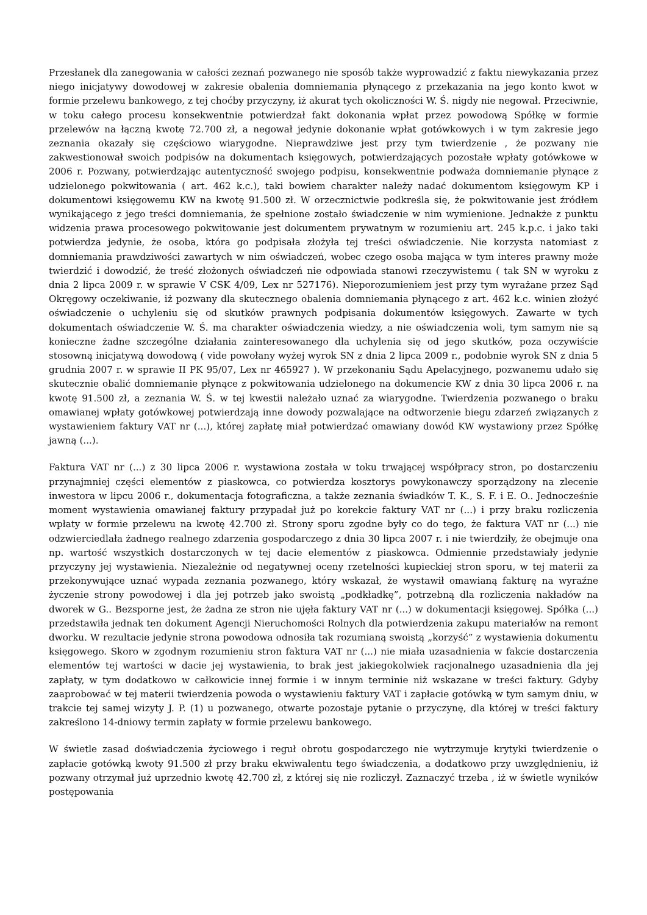Przesłanek dla zanegowania w całości zeznań pozwanego nie sposób także wyprowadzić z faktu niewykazania przez niego inicjatywy dowodowej w zakresie obalenia domniemania płynącego z przekazania na jego konto kwot w formie przelewu bankowego, z tej choćby przyczyny, iż akurat tych okoliczności W. Ś. nigdy nie negował. Przeciwnie, w toku całego procesu konsekwentnie potwierdzał fakt dokonania wpłat przez powodową Spółkę w formie przelewów na łączną kwotę 72.700 zł, a negował jedynie dokonanie wpłat gotówkowych i w tym zakresie jego zeznania okazały się częściowo wiarygodne. Nieprawdziwe jest przy tym twierdzenie , że pozwany nie zakwestionował swoich podpisów na dokumentach księgowych, potwierdzających pozostałe wpłaty gotówkowe w 2006 r. Pozwany, potwierdzając autentyczność swojego podpisu, konsekwentnie podważa domniemanie płynące z udzielonego pokwitowania ( art. 462 k.c.), taki bowiem charakter należy nadać dokumentom księgowym KP i dokumentowi księgowemu KW na kwotę 91.500 zł. W orzecznictwie podkreśla się, że pokwitowanie jest źródłem wynikającego z jego treści domniemania, że spełnione zostało świadczenie w nim wymienione. Jednakże z punktu widzenia prawa procesowego pokwitowanie jest dokumentem prywatnym w rozumieniu art. 245 k.p.c. i jako taki potwierdza jedynie, że osoba, która go podpisała złożyła tej treści oświadczenie. Nie korzysta natomiast z domniemania prawdziwości zawartych w nim oświadczeń, wobec czego osoba mająca w tym interes prawny może twierdzić i dowodzić, że treść złożonych oświadczeń nie odpowiada stanowi rzeczywistemu ( tak SN w wyroku z dnia 2 lipca 2009 r. w sprawie V CSK 4/09, Lex nr 527176). Nieporozumieniem jest przy tym wyrażane przez Sąd Okręgowy oczekiwanie, iż pozwany dla skutecznego obalenia domniemania płynącego z art. 462 k.c. winien złożyć oświadczenie o uchyleniu się od skutków prawnych podpisania dokumentów księgowych. Zawarte w tych dokumentach oświadczenie W. Ś. ma charakter oświadczenia wiedzy, a nie oświadczenia woli, tym samym nie są konieczne żadne szczególne działania zainteresowanego dla uchylenia się od jego skutków, poza oczywiście stosowną inicjatywą dowodową ( vide powołany wyżej wyrok SN z dnia 2 lipca 2009 r., podobnie wyrok SN z dnia 5 grudnia 2007 r. w sprawie II PK 95/07, Lex nr 465927 ). W przekonaniu Sądu Apelacyjnego, pozwanemu udało się skutecznie obalić domniemanie płynące z pokwitowania udzielonego na dokumencie KW z dnia 30 lipca 2006 r. na kwotę 91.500 zł, a zeznania W. Ś. w tej kwestii należało uznać za wiarygodne. Twierdzenia pozwanego o braku omawianej wpłaty gotówkowej potwierdzają inne dowody pozwalające na odtworzenie biegu zdarzeń związanych z wystawieniem faktury VAT nr (...), której zapłatę miał potwierdzać omawiany dowód KW wystawiony przez Spółkę jawną (...).
Faktura VAT nr (...) z 30 lipca 2006 r. wystawiona została w toku trwającej współpracy stron, po dostarczeniu przynajmniej części elementów z piaskowca, co potwierdza kosztorys powykonawczy sporządzony na zlecenie inwestora w lipcu 2006 r., dokumentacja fotograficzna, a także zeznania świadków T. K., S. F. i E. O.. Jednocześnie moment wystawienia omawianej faktury przypadał już po korekcie faktury VAT nr (...) i przy braku rozliczenia wpłaty w formie przelewu na kwotę 42.700 zł. Strony sporu zgodne były co do tego, że faktura VAT nr (...) nie odzwierciedlała żadnego realnego zdarzenia gospodarczego z dnia 30 lipca 2007 r. i nie twierdziły, że obejmuje ona np. wartość wszystkich dostarczonych w tej dacie elementów z piaskowca. Odmiennie przedstawiały jedynie przyczyny jej wystawienia. Niezależnie od negatywnej oceny rzetelności kupieckiej stron sporu, w tej materii za przekonywujące uznać wypada zeznania pozwanego, który wskazał, że wystawił omawianą fakturę na wyraźne życzenie strony powodowej i dla jej potrzeb jako swoistą „podkładkę”, potrzebną dla rozliczenia nakładów na dworek w G.. Bezsporne jest, że żadna ze stron nie ujęła faktury VAT nr (...) w dokumentacji księgowej. Spółka (...) przedstawiła jednak ten dokument Agencji Nieruchomości Rolnych dla potwierdzenia zakupu materiałów na remont dworku. W rezultacie jedynie strona powodowa odnosiła tak rozumianą swoistą „korzyść” z wystawienia dokumentu księgowego. Skoro w zgodnym rozumieniu stron faktura VAT nr (...) nie miała uzasadnienia w fakcie dostarczenia elementów tej wartości w dacie jej wystawienia, to brak jest jakiegokolwiek racjonalnego uzasadnienia dla jej zapłaty, w tym dodatkowo w całkowicie innej formie i w innym terminie niż wskazane w treści faktury. Gdyby zaaprobować w tej materii twierdzenia powoda o wystawieniu faktury VAT i zapłacie gotówką w tym samym dniu, w trakcie tej samej wizyty J. P. (1) u pozwanego, otwarte pozostaje pytanie o przyczynę, dla której w treści faktury zakreślono 14-dniowy termin zapłaty w formie przelewu bankowego.
W świetle zasad doświadczenia życiowego i reguł obrotu gospodarczego nie wytrzymuje krytyki twierdzenie o zapłacie gotówką kwoty 91.500 zł przy braku ekwiwalentu tego świadczenia, a dodatkowo przy uwzględnieniu, iż pozwany otrzymał już uprzednio kwotę 42.700 zł, z której się nie rozliczył. Zaznaczyć trzeba , iż w świetle wyników postępowania